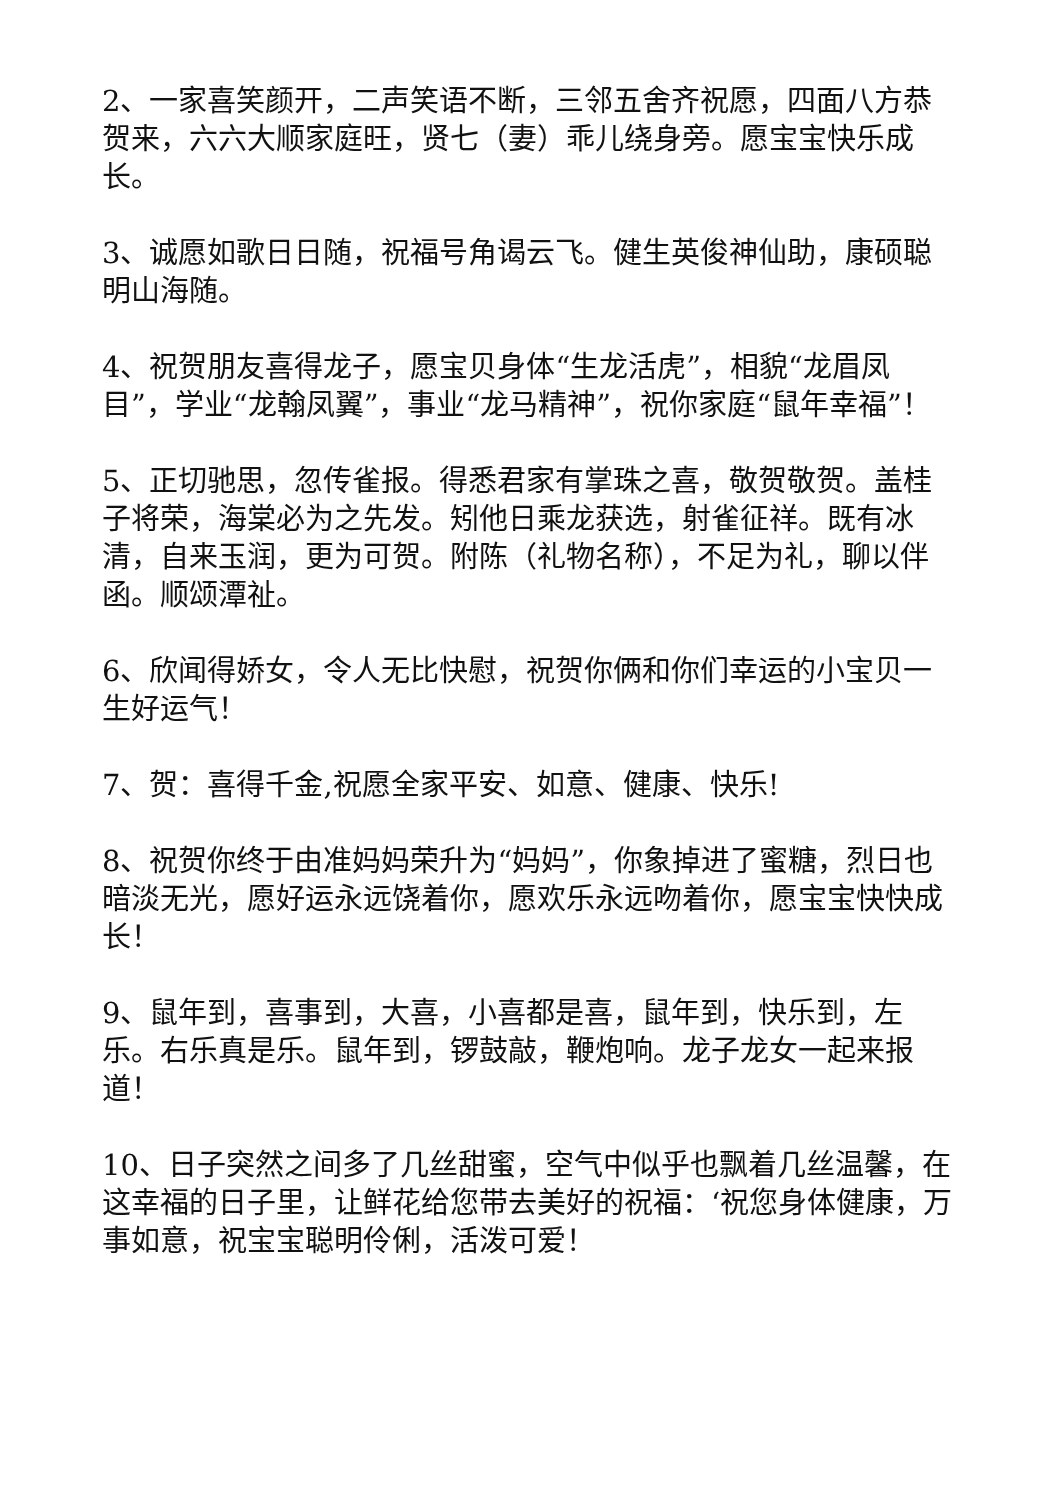2、一家喜笑颜开，二声笑语不断，三邻五舍齐祝愿，四面八方恭贺来，六六大顺家庭旺，贤七（妻）乖儿绕身旁。愿宝宝快乐成长。
3、诚愿如歌日日随，祝福号角谒云飞。健生英俊神仙助，康硕聪明山海随。
4、祝贺朋友喜得龙子，愿宝贝身体“生龙活虎”，相貌“龙眉凤目”，学业“龙翰凤翼”，事业“龙马精神”，祝你家庭“鼠年幸福”！
5、正切驰思，忽传雀报。得悉君家有掌珠之喜，敬贺敬贺。盖桂子将荣，海棠必为之先发。矧他日乘龙获选，射雀征祥。既有冰清，自来玉润，更为可贺。附陈（礼物名称），不足为礼，聊以伴函。顺颂潭祉。
6、欣闻得娇女，令人无比快慰，祝贺你俩和你们幸运的小宝贝一生好运气！
7、贺：喜得千金,祝愿全家平安、如意、健康、快乐!
8、祝贺你终于由准妈妈荣升为“妈妈”，你象掉进了蜜糖，烈日也暗淡无光，愿好运永远饶着你，愿欢乐永远吻着你，愿宝宝快快成长！
9、鼠年到，喜事到，大喜，小喜都是喜，鼠年到，快乐到，左乐。右乐真是乐。鼠年到，锣鼓敲，鞭炮响。龙子龙女一起来报道！
10、日子突然之间多了几丝甜蜜，空气中似乎也飘着几丝温馨，在这幸福的日子里，让鲜花给您带去美好的祝福：‘祝您身体健康，万事如意，祝宝宝聪明伶俐，活泼可爱！